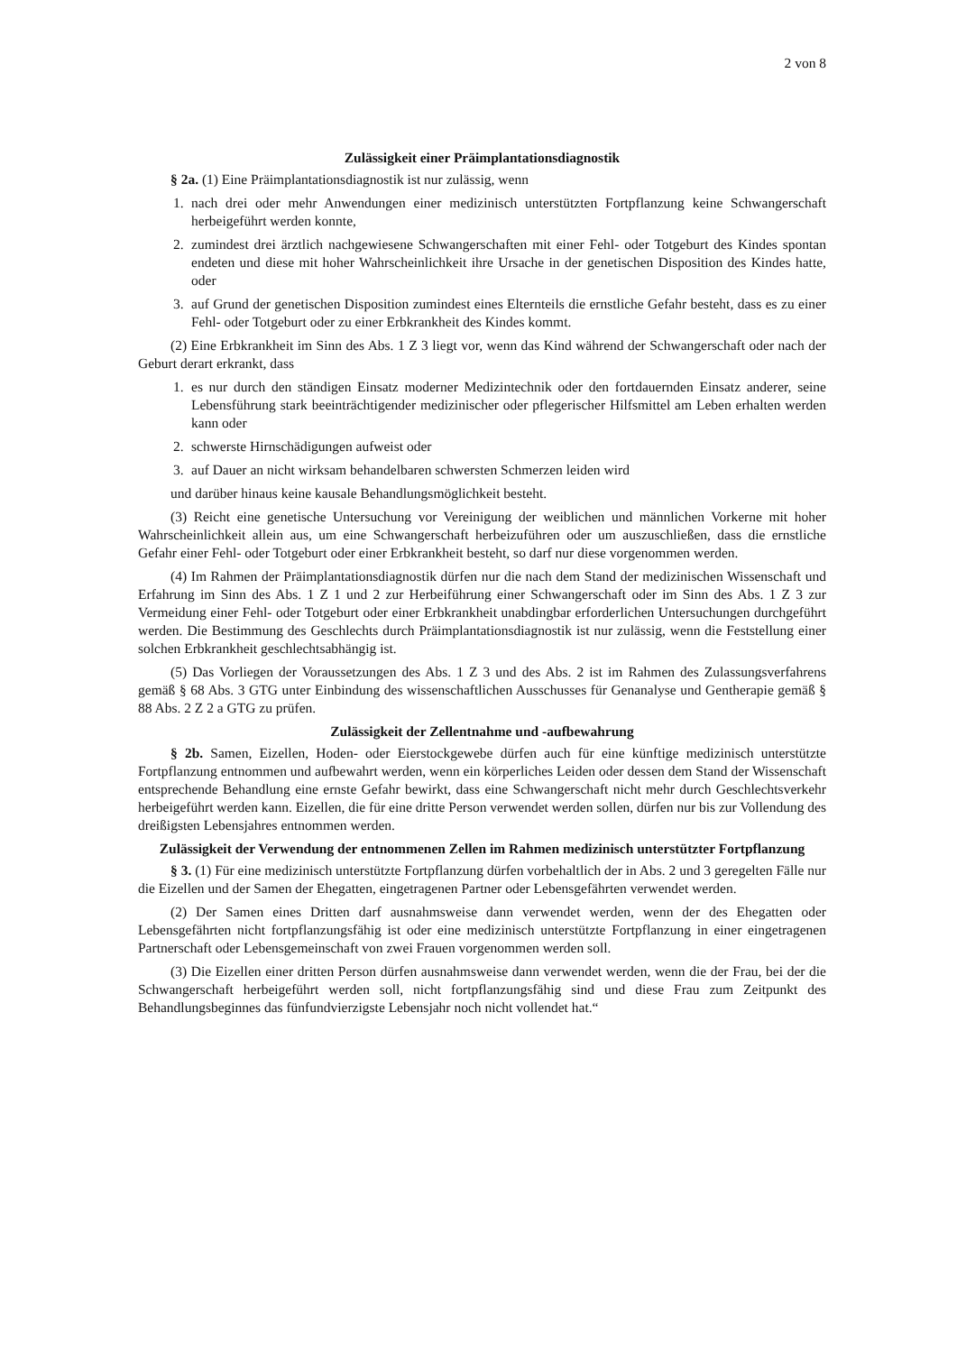2 von 8
Zulässigkeit einer Präimplantationsdiagnostik
§ 2a. (1) Eine Präimplantationsdiagnostik ist nur zulässig, wenn
1. nach drei oder mehr Anwendungen einer medizinisch unterstützten Fortpflanzung keine Schwangerschaft herbeigeführt werden konnte,
2. zumindest drei ärztlich nachgewiesene Schwangerschaften mit einer Fehl- oder Totgeburt des Kindes spontan endeten und diese mit hoher Wahrscheinlichkeit ihre Ursache in der genetischen Disposition des Kindes hatte, oder
3. auf Grund der genetischen Disposition zumindest eines Elternteils die ernstliche Gefahr besteht, dass es zu einer Fehl- oder Totgeburt oder zu einer Erbkrankheit des Kindes kommt.
(2) Eine Erbkrankheit im Sinn des Abs. 1 Z 3 liegt vor, wenn das Kind während der Schwangerschaft oder nach der Geburt derart erkrankt, dass
1. es nur durch den ständigen Einsatz moderner Medizintechnik oder den fortdauernden Einsatz anderer, seine Lebensführung stark beeinträchtigender medizinischer oder pflegerischer Hilfsmittel am Leben erhalten werden kann oder
2. schwerste Hirnschädigungen aufweist oder
3. auf Dauer an nicht wirksam behandelbaren schwersten Schmerzen leiden wird
und darüber hinaus keine kausale Behandlungsmöglichkeit besteht.
(3) Reicht eine genetische Untersuchung vor Vereinigung der weiblichen und männlichen Vorkerne mit hoher Wahrscheinlichkeit allein aus, um eine Schwangerschaft herbeizuführen oder um auszuschließen, dass die ernstliche Gefahr einer Fehl- oder Totgeburt oder einer Erbkrankheit besteht, so darf nur diese vorgenommen werden.
(4) Im Rahmen der Präimplantationsdiagnostik dürfen nur die nach dem Stand der medizinischen Wissenschaft und Erfahrung im Sinn des Abs. 1 Z 1 und 2 zur Herbeiführung einer Schwangerschaft oder im Sinn des Abs. 1 Z 3 zur Vermeidung einer Fehl- oder Totgeburt oder einer Erbkrankheit unabdingbar erforderlichen Untersuchungen durchgeführt werden. Die Bestimmung des Geschlechts durch Präimplantationsdiagnostik ist nur zulässig, wenn die Feststellung einer solchen Erbkrankheit geschlechtsabhängig ist.
(5) Das Vorliegen der Voraussetzungen des Abs. 1 Z 3 und des Abs. 2 ist im Rahmen des Zulassungsverfahrens gemäß § 68 Abs. 3 GTG unter Einbindung des wissenschaftlichen Ausschusses für Genanalyse und Gentherapie gemäß § 88 Abs. 2 Z 2 a GTG zu prüfen.
Zulässigkeit der Zellentnahme und -aufbewahrung
§ 2b. Samen, Eizellen, Hoden- oder Eierstockgewebe dürfen auch für eine künftige medizinisch unterstützte Fortpflanzung entnommen und aufbewahrt werden, wenn ein körperliches Leiden oder dessen dem Stand der Wissenschaft entsprechende Behandlung eine ernste Gefahr bewirkt, dass eine Schwangerschaft nicht mehr durch Geschlechtsverkehr herbeigeführt werden kann. Eizellen, die für eine dritte Person verwendet werden sollen, dürfen nur bis zur Vollendung des dreißigsten Lebensjahres entnommen werden.
Zulässigkeit der Verwendung der entnommenen Zellen im Rahmen medizinisch unterstützter Fortpflanzung
§ 3. (1) Für eine medizinisch unterstützte Fortpflanzung dürfen vorbehaltlich der in Abs. 2 und 3 geregelten Fälle nur die Eizellen und der Samen der Ehegatten, eingetragenen Partner oder Lebensgefährten verwendet werden.
(2) Der Samen eines Dritten darf ausnahmsweise dann verwendet werden, wenn der des Ehegatten oder Lebensgefährten nicht fortpflanzungsfähig ist oder eine medizinisch unterstützte Fortpflanzung in einer eingetragenen Partnerschaft oder Lebensgemeinschaft von zwei Frauen vorgenommen werden soll.
(3) Die Eizellen einer dritten Person dürfen ausnahmsweise dann verwendet werden, wenn die der Frau, bei der die Schwangerschaft herbeigeführt werden soll, nicht fortpflanzungsfähig sind und diese Frau zum Zeitpunkt des Behandlungsbeginnes das fünfundvierzigste Lebensjahr noch nicht vollendet hat.“